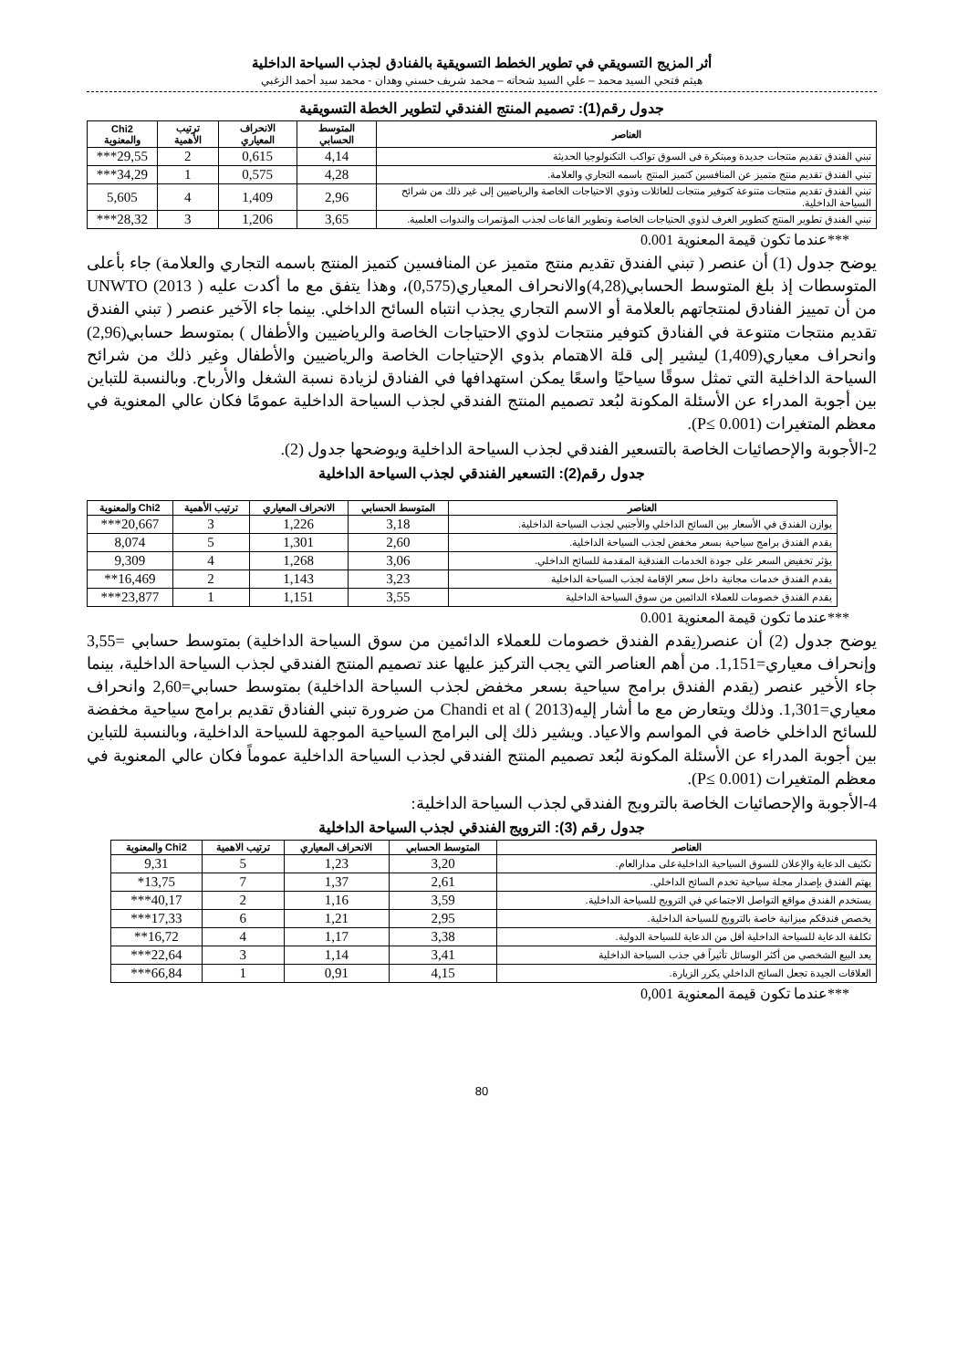أثر المزيج التسويقي في تطوير الخطط التسويقية بالفنادق لجذب السياحة الداخلية
هيثم فتحي السيد محمد – علي السيد شحاته – محمد شريف حسني وهدان - محمد سيد أحمد الزغبي
جدول رقم(1): تصميم المنتج الفندقي لتطوير الخطة التسويقية
| العناصر | المتوسط الحسابي | الانحراف المعياري | ترتيب الأهمية | Chi2 والمعنوية |
| --- | --- | --- | --- | --- |
| تبني الفندق تقديم منتجات جديدة ومبتكرة فى السوق تواكب التكنولوجيا الحديثة | 4,14 | 0,615 | 2 | 29,55*** |
| تبني الفندق تقديم منتج متميز عن المنافسين كتميز المنتج باسمه التجاري والعلامة. | 4,28 | 0,575 | 1 | 34,29*** |
| تبني الفندق تقديم منتجات متنوعة كتوفير منتجات للعائلات وذوي الاحتياجات الخاصة والرياضيين إلى غير ذلك من شرائح السياحة الداخلية. | 2,96 | 1,409 | 4 | 5,605 |
| تبني الفندق تطوير المنتج كتطوير الغرف لذوي الحتياجات الخاصة وتطوير القاعات لجذب المؤتمرات والندوات العلمية. | 3,65 | 1,206 | 3 | 28,32*** |
***عندما تكون قيمة المعنوية 0.001
يوضح جدول (1) أن عنصر ( تبني الفندق تقديم منتج متميز عن المنافسين كتميز المنتج باسمه التجاري والعلامة) جاء بأعلى المتوسطات إذ بلغ المتوسط الحسابي(4,28)والانحراف المعياري(0,575)، وهذا يتفق مع ما أكدت عليه UNWTO (2013 ) من أن تمييز الفنادق لمنتجاتهم بالعلامة أو الاسم التجاري يجذب انتباه السائح الداخلي. بينما جاء الآخير عنصر ( تبني الفندق تقديم منتجات متنوعة في الفنادق كتوفير منتجات لذوي الاحتياجات الخاصة والرياضيين والأطفال ) بمتوسط حسابي(2,96) وانحراف معياري(1,409) ليشير إلى قلة الاهتمام بذوي الإحتياجات الخاصة والرياضيين والأطفال وغير ذلك من شرائح السياحة الداخلية التي تمثل سوقًا سياحيًا واسعًا يمكن استهدافها في الفنادق لزيادة نسبة الشغل والأرباح. وبالنسبة للتباين بين أجوبة المدراء عن الأسئلة المكونة لبُعد تصميم المنتج الفندقي لجذب السياحة الداخلية عمومًا فكان عالي المعنوية في معظم المتغيرات (P≤ 0.001).
2-الأجوبة والإحصائيات الخاصة بالتسعير الفندقي لجذب السياحة الداخلية ويوضحها جدول (2).
جدول رقم(2): التسعير الفندقي لجذب السياحة الداخلية
| العناصر | المتوسط الحسابي | الانحراف المعياري | ترتيب الأهمية | Chi2 والمعنوية |
| --- | --- | --- | --- | --- |
| يوازن الفندق في الأسعار بين السائح الداخلي والأجنبي لجذب السياحة الداخلية. | 3,18 | 1,226 | 3 | 20,667*** |
| يقدم الفندق برامج سياحية بسعر مخفض لجذب السياحة الداخلية. | 2,60 | 1,301 | 5 | 8,074 |
| يؤثر تخفيض السعر على جودة الخدمات الفندقية المقدمة للسائح الداخلي. | 3,06 | 1,268 | 4 | 9,309 |
| يقدم الفندق خدمات مجانية داخل سعر الإقامة لجذب السياحة الداخلية | 3,23 | 1,143 | 2 | 16,469** |
| يقدم الفندق خصومات للعملاء الدائمين من سوق السياحة الداخلية | 3,55 | 1,151 | 1 | 23,877*** |
***عندما تكون قيمة المعنوية 0.001
يوضح جدول (2) أن عنصر(يقدم الفندق خصومات للعملاء الدائمين من سوق السياحة الداخلية) بمتوسط حسابي =3,55 وإنحراف معياري=1,151. من أهم العناصر التي يجب التركيز عليها عند تصميم المنتج الفندقي لجذب السياحة الداخلية، بينما جاء الأخير عنصر (يقدم الفندق برامج سياحية بسعر مخفض لجذب السياحة الداخلية) بمتوسط حسابي=2,60 وانحراف معياري=1,301. وذلك ويتعارض مع ما أشار إليهChandi et al ( 2013) من ضرورة تبني الفنادق تقديم برامج سياحية مخفضة للسائح الداخلي خاصة في المواسم والاعياد. ويشير ذلك إلى البرامج السياحية الموجهة للسياحة الداخلية، وبالنسبة للتباين بين أجوبة المدراء عن الأسئلة المكونة لبُعد تصميم المنتج الفندقي لجذب السياحة الداخلية عموماً فكان عالي المعنوية في معظم المتغيرات (P≤ 0.001).
4-الأجوبة والإحصائيات الخاصة بالترويج الفندقي لجذب السياحة الداخلية:
جدول رقم (3): الترويج الفندقي لجذب السياحة الداخلية
| العناصر | المتوسط الحسابي | الانحراف المعياري | ترتيب الاهمية | Chi2 والمعنوية |
| --- | --- | --- | --- | --- |
| تكثيف الدعاية والإعلان للسوق السياحية الداخليةعلى مدارالعام. | 3,20 | 1,23 | 5 | 9,31 |
| يهتم الفندق بإصدار مجلة سياحية تخدم السائح الداخلي. | 2,61 | 1,37 | 7 | 13,75* |
| يستخدم الفندق مواقع التواصل الاجتماعي في الترويج للسياحة الداخلية. | 3,59 | 1,16 | 2 | 40,17*** |
| يخصص فندقكم ميزانية خاصة بالترويج للسياحة الداخلية. | 2,95 | 1,21 | 6 | 17,33*** |
| تكلفة الدعاية للسياحة الداخلية أقل من الدعاية للسياحة الدولية. | 3,38 | 1,17 | 4 | 16,72** |
| يعد البيع الشخصي من أكثر الوسائل تأثيراً في جذب السياحة الداخلية | 3,41 | 1,14 | 3 | 22,64*** |
| العلاقات الجيدة تجعل السائح الداخلي يكرر الزيارة. | 4,15 | 0,91 | 1 | 66,84*** |
***عندما تكون قيمة المعنوية 0,001
80